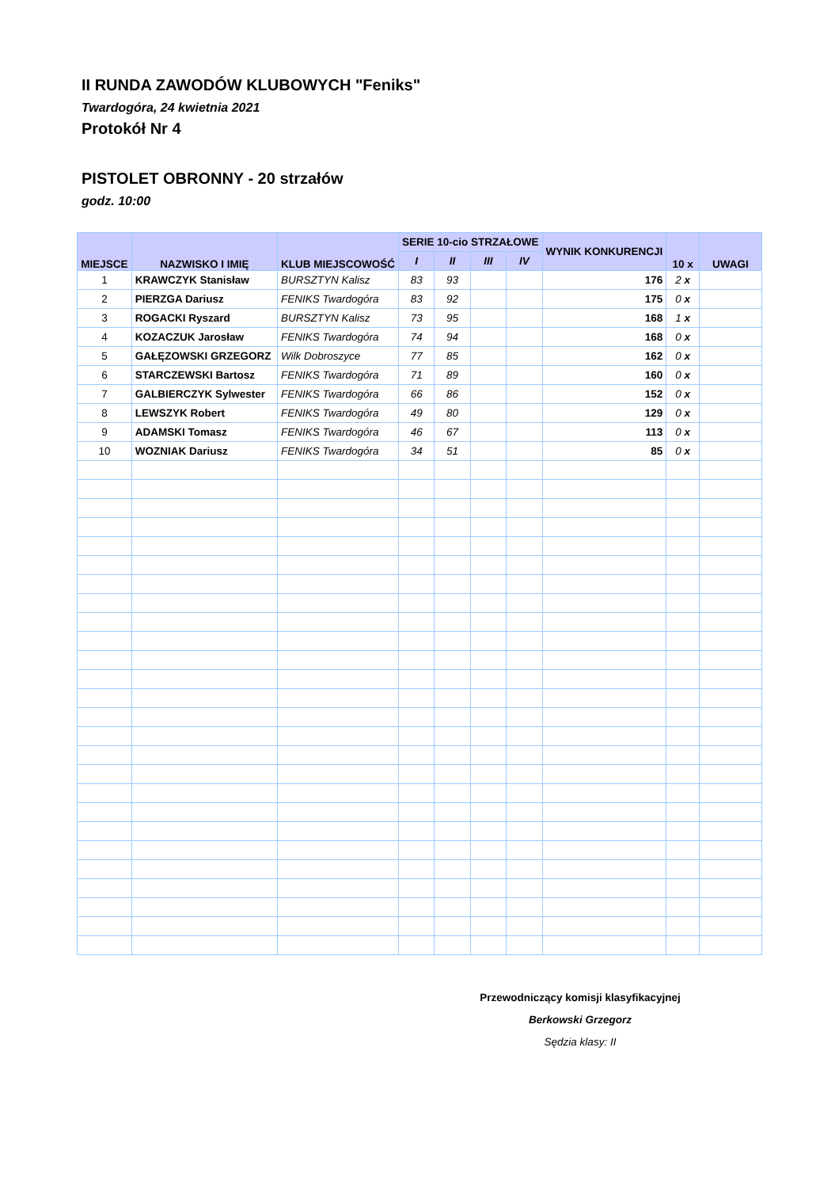II RUNDA ZAWODÓW KLUBOWYCH "Feniks"
Twardogóra, 24 kwietnia 2021
Protokół Nr 4
PISTOLET OBRONNY - 20 strzałów
godz. 10:00
| MIEJSCE | NAZWISKO I IMIĘ | KLUB MIEJSCOWOŚĆ | SERIE 10-cio STRZAŁOWE | | | | WYNIK KONKURENCJI | 10 x | UWAGI |
| --- | --- | --- | --- | --- | --- | --- | --- | --- | --- |
| | | | I | II | III | IV | | | |
| 1 | KRAWCZYK Stanisław | BURSZTYN Kalisz | 83 | 93 | | | 176 | 2 x | |
| 2 | PIERZGA Dariusz | FENIKS Twardogóra | 83 | 92 | | | 175 | 0 x | |
| 3 | ROGACKI Ryszard | BURSZTYN Kalisz | 73 | 95 | | | 168 | 1 x | |
| 4 | KOZACZUK Jarosław | FENIKS Twardogóra | 74 | 94 | | | 168 | 0 x | |
| 5 | GAŁĘZOWSKI GRZEGORZ | Wilk Dobroszyce | 77 | 85 | | | 162 | 0 x | |
| 6 | STARCZEWSKI Bartosz | FENIKS Twardogóra | 71 | 89 | | | 160 | 0 x | |
| 7 | GALBIERCZYK Sylwester | FENIKS Twardogóra | 66 | 86 | | | 152 | 0 x | |
| 8 | LEWSZYK Robert | FENIKS Twardogóra | 49 | 80 | | | 129 | 0 x | |
| 9 | ADAMSKI Tomasz | FENIKS Twardogóra | 46 | 67 | | | 113 | 0 x | |
| 10 | WOZNIAK Dariusz | FENIKS Twardogóra | 34 | 51 | | | 85 | 0 x | |
Przewodniczący komisji klasyfikacyjnej
Berkowski Grzegorz
Sędzia klasy: II